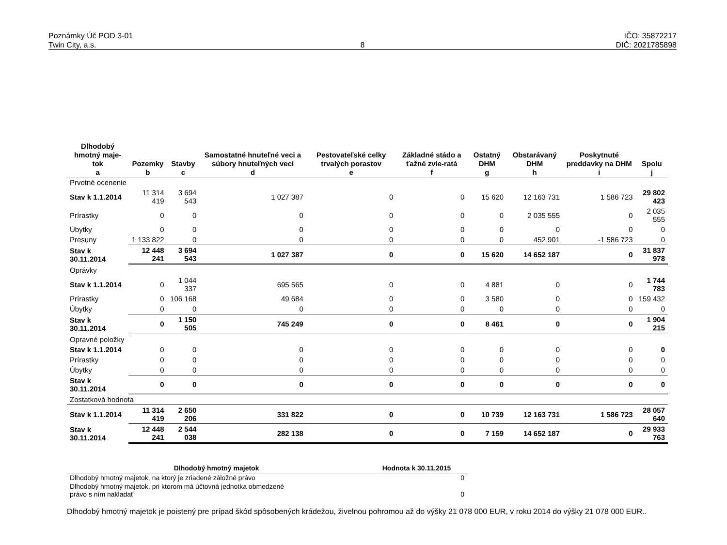Poznámky Úč POD 3-01
Twin City, a.s.
8 IČO: 35872217
DIČ: 2021785898
| Dlhodobý hmotný maje- tok | Pozemky | Stavby | Samostatné hnuteľné veci a súbory hnuteľných vecí | Pestovateľské celky trvalých porastov | Základné stádo a ťažné zvie-ratá | Ostatný DHM | Obstarávaný DHM | Poskytnuté preddavky na DHM | Spolu |
| --- | --- | --- | --- | --- | --- | --- | --- | --- | --- |
| a | b | c | d | e | f | g | h | i | j |
| Prvotné ocenenie | | | | | | | | | |
| Stav k 1.1.2014 | 11 314 419 | 3 694 543 | 1 027 387 | 0 | 0 | 15 620 | 12 163 731 | 1 586 723 | 29 802 423 |
| Prírastky | 0 | 0 | 0 | 0 | 0 | 0 | 2 035 555 | 0 | 2 035 555 |
| Úbytky | 0 | 0 | 0 | 0 | 0 | 0 | 0 | 0 | 0 |
| Presuny | 1 133 822 | 0 | 0 | 0 | 0 | 0 | 452 901 | -1 586 723 | 0 |
| Stav k 30.11.2014 | 12 448 241 | 3 694 543 | 1 027 387 | 0 | 0 | 15 620 | 14 652 187 | 0 | 31 837 978 |
| Oprávky | | | | | | | | | |
| Stav k 1.1.2014 | 0 | 1 044 337 | 695 565 | 0 | 0 | 4 881 | 0 | 0 | 1 744 783 |
| Prírastky | 0 | 106 168 | 49 684 | 0 | 0 | 3 580 | 0 | 0 | 159 432 |
| Úbytky | 0 | 0 | 0 | 0 | 0 | 0 | 0 | 0 | 0 |
| Stav k 30.11.2014 | 0 | 1 150 505 | 745 249 | 0 | 0 | 8 461 | 0 | 0 | 1 904 215 |
| Opravné položky | | | | | | | | | |
| Stav k 1.1.2014 | 0 | 0 | 0 | 0 | 0 | 0 | 0 | 0 | 0 |
| Prírastky | 0 | 0 | 0 | 0 | 0 | 0 | 0 | 0 | 0 |
| Úbytky | 0 | 0 | 0 | 0 | 0 | 0 | 0 | 0 | 0 |
| Stav k 30.11.2014 | 0 | 0 | 0 | 0 | 0 | 0 | 0 | 0 | 0 |
| Zostatková hodnota | | | | | | | | | |
| Stav k 1.1.2014 | 11 314 419 | 2 650 206 | 331 822 | 0 | 0 | 10 739 | 12 163 731 | 1 586 723 | 28 057 640 |
| Stav k 30.11.2014 | 12 448 241 | 2 544 038 | 282 138 | 0 | 0 | 7 159 | 14 652 187 | 0 | 29 933 763 |
| Dlhodobý hmotný majetok | Hodnota k 30.11.2015 |
| --- | --- |
| Dlhodobý hmotný majetok, na ktorý je zriadené záložné právo | 0 |
| Dlhodobý hmotný majetok, pri ktorom má účtovná jednotka obmedzené právo s ním nakladať | 0 |
Dlhodobý hmotný majetok je poistený pre prípad škôd spôsobených krádežou, živelnou pohromou až do výšky 21 078 000 EUR, v roku 2014 do výšky 21 078 000 EUR..